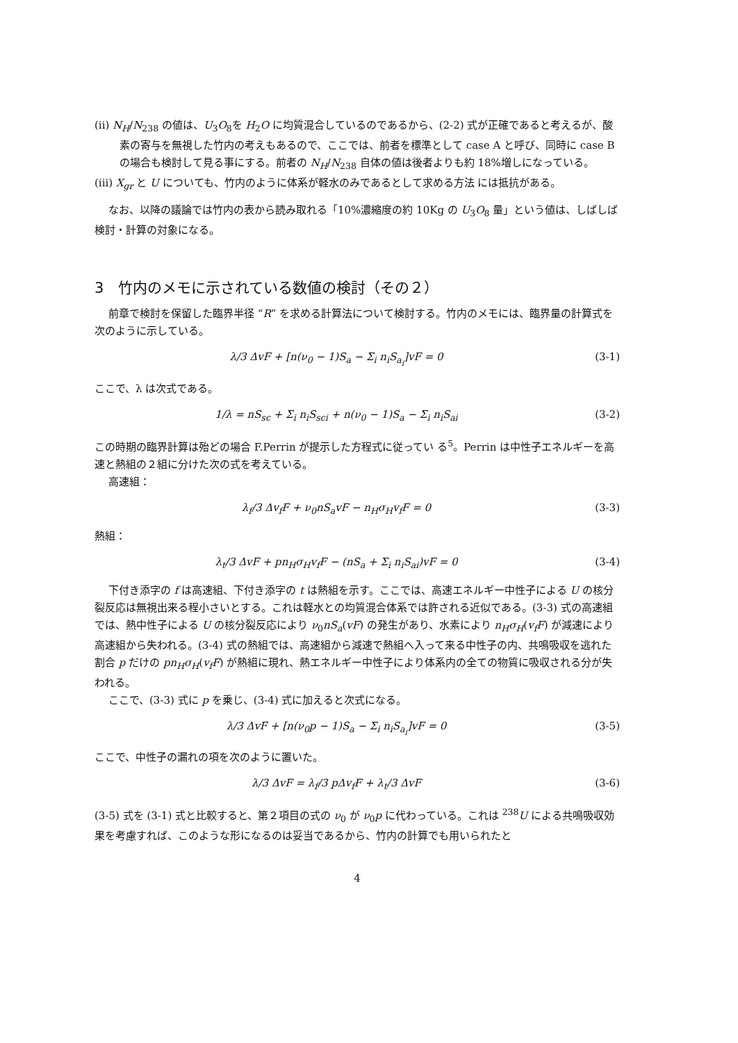(ii) N<sub>H</sub>/N<sub>238</sub> の値は、U<sub>3</sub>O<sub>8</sub>を H<sub>2</sub>O に均質混合しているのであるから、(2-2) 式が正確であると考えるが、酸素の寄与を無視した竹内の考えもあるので、ここでは、前者を標準として case A と呼び、同時に case B の場合も検討して見る事にする。前者の N<sub>H</sub>/N<sub>238</sub> 自体の値は後者よりも約 18%増しになっている。
(iii) X<sub>gr</sub> と U についても、竹内のように体系が軽水のみであるとして求める方法 には抵抗がある。
なお、以降の議論では竹内の表から読み取れる「10%濃縮度の約 10Kg の U<sub>3</sub>O<sub>8</sub> 量」という値は、しばしば検討・計算の対象になる。
3　竹内のメモに示されている数値の検討（その２）
前章で検討を保留した臨界半径 “R” を求める計算法について検討する。竹内のメモには、臨界量の計算式を次のように示している。
λ/3 ΔvF + [n(ν<sub>0</sub> − 1)S<sub>a</sub> − Σ<sub>i</sub> n<sub>i</sub>S<sub>a<sub>i</sub></sub>]vF = 0 (3-1)
ここで、λ は次式である。
1/λ = nS<sub>sc</sub> + Σ<sub>i</sub> n<sub>i</sub>S<sub>sci</sub> + n(ν<sub>0</sub> − 1)S<sub>a</sub> − Σ<sub>i</sub> n<sub>i</sub>S<sub>ai</sub> (3-2)
この時期の臨界計算は殆どの場合 F.Perrin が提示した方程式に従ってい る<sup>5</sup>。Perrin は中性子エネルギーを高速と熱組の２組に分けた次の式を考えている。
高速組：
λ<sub>f</sub>/3 Δv<sub>f</sub>F + ν<sub>0</sub>nS<sub>a</sub>vF − n<sub>H</sub>σ<sub>H</sub>v<sub>f</sub>F = 0 (3-3)
熱組：
λ<sub>t</sub>/3 ΔvF + pn<sub>H</sub>σ<sub>H</sub>v<sub>f</sub>F − (nS<sub>a</sub> + Σ<sub>i</sub> n<sub>i</sub>S<sub>ai</sub>)vF = 0 (3-4)
下付き添字の f は高速組、下付き添字の t は熱組を示す。ここでは、高速エネルギー中性子による U の核分裂反応は無視出来る程小さいとする。これは軽水との均質混合体系では許される近似である。(3-3) 式の高速組では、熱中性子による U の核分裂反応により ν<sub>0</sub>nS<sub>a</sub>(vF) の発生があり、水素により n<sub>H</sub>σ<sub>H</sub>(v<sub>f</sub>F) が減速により高速組から失われる。(3-4) 式の熱組では、高速組から減速で熱組へ入って来る中性子の内、共鳴吸収を逃れた割合 p だけの pn<sub>H</sub>σ<sub>H</sub>(v<sub>f</sub>F) が熱組に現れ、熱エネルギー中性子により体系内の全ての物質に吸収される分が失われる。
ここで、(3-3) 式に p を乗じ、(3-4) 式に加えると次式になる。
λ/3 ΔvF + [n(ν<sub>0</sub>p − 1)S<sub>a</sub> − Σ<sub>i</sub> n<sub>i</sub>S<sub>a<sub>i</sub></sub>]vF = 0 (3-5)
ここで、中性子の漏れの項を次のように置いた。
λ/3 ΔvF = λ<sub>f</sub>/3 pΔv<sub>f</sub>F + λ<sub>t</sub>/3 ΔvF (3-6)
(3-5) 式を (3-1) 式と比較すると、第２項目の式の ν<sub>0</sub> が ν<sub>0</sub>p に代わっている。これは <sup>238</sup>U による共鳴吸収効果を考慮すれば、このような形になるのは妥当であるから、竹内の計算でも用いられたと
4